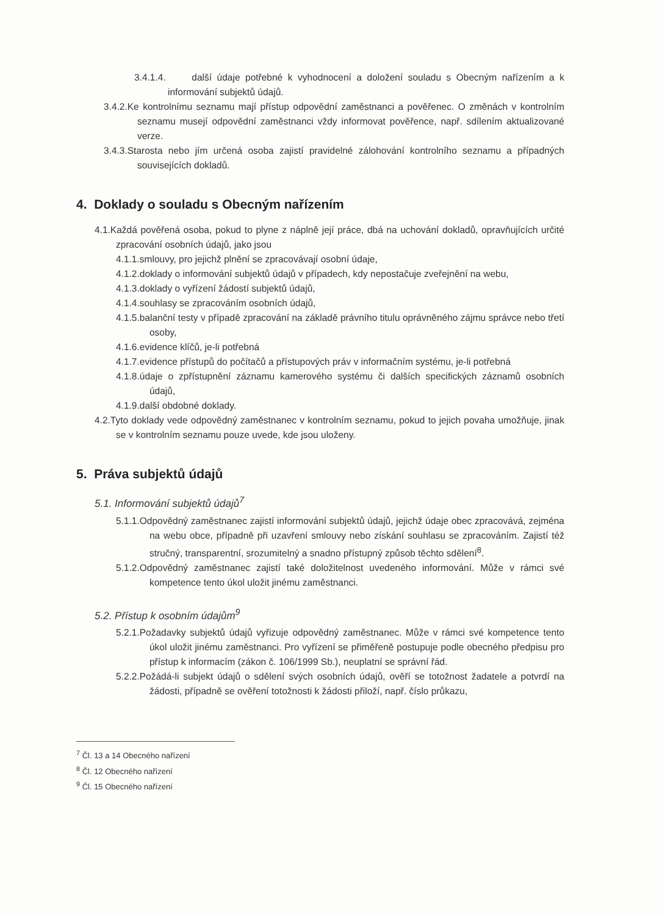3.4.1.4. další údaje potřebné k vyhodnocení a doložení souladu s Obecným nařízením a k informování subjektů údajů.
3.4.2.Ke kontrolnímu seznamu mají přístup odpovědní zaměstnanci a pověřenec. O změnách v kontrolním seznamu musejí odpovědní zaměstnanci vždy informovat pověřence, např. sdílením aktualizované verze.
3.4.3.Starosta nebo jím určená osoba zajistí pravidelné zálohování kontrolního seznamu a případných souvisejících dokladů.
4. Doklady o souladu s Obecným nařízením
4.1.Každá pověřená osoba, pokud to plyne z náplně její práce, dbá na uchování dokladů, opravňujících určité zpracování osobních údajů, jako jsou
4.1.1.smlouvy, pro jejichž plnění se zpracovávají osobní údaje,
4.1.2.doklady o informování subjektů údajů v případech, kdy nepostačuje zveřejnění na webu,
4.1.3.doklady o vyřízení žádostí subjektů údajů,
4.1.4.souhlasy se zpracováním osobních údajů,
4.1.5.balanční testy v případě zpracování na základě právního titulu oprávněného zájmu správce nebo třetí osoby,
4.1.6.evidence klíčů, je-li potřebná
4.1.7.evidence přístupů do počítačů a přístupových práv v informačním systému, je-li potřebná
4.1.8.údaje o zpřístupnění záznamu kamerového systému či dalších specifických záznamů osobních údajů,
4.1.9.další obdobné doklady.
4.2.Tyto doklady vede odpovědný zaměstnanec v kontrolním seznamu, pokud to jejich povaha umožňuje, jinak se v kontrolním seznamu pouze uvede, kde jsou uloženy.
5. Práva subjektů údajů
5.1. Informování subjektů údajů<sup>7</sup>
5.1.1.Odpovědný zaměstnanec zajistí informování subjektů údajů, jejichž údaje obec zpracovává, zejména na webu obce, případně při uzavření smlouvy nebo získání souhlasu se zpracováním. Zajistí též stručný, transparentní, srozumitelný a snadno přístupný způsob těchto sdělení<sup>8</sup>.
5.1.2.Odpovědný zaměstnanec zajistí také doložitelnost uvedeného informování. Může v rámci své kompetence tento úkol uložit jinému zaměstnanci.
5.2. Přístup k osobním údajům<sup>9</sup>
5.2.1.Požadavky subjektů údajů vyřizuje odpovědný zaměstnanec. Může v rámci své kompetence tento úkol uložit jinému zaměstnanci. Pro vyřízení se přiměřeně postupuje podle obecného předpisu pro přístup k informacím (zákon č. 106/1999 Sb.), neuplatní se správní řád.
5.2.2.Požádá-li subjekt údajů o sdělení svých osobních údajů, ověří se totožnost žadatele a potvrdí na žádosti, případně se ověření totožnosti k žádosti přiloží, např. číslo průkazu,
<sup>7</sup> Čl. 13 a 14 Obecného nařízení
<sup>8</sup> Čl. 12 Obecného nařízení
<sup>9</sup> Čl. 15 Obecného nařízení